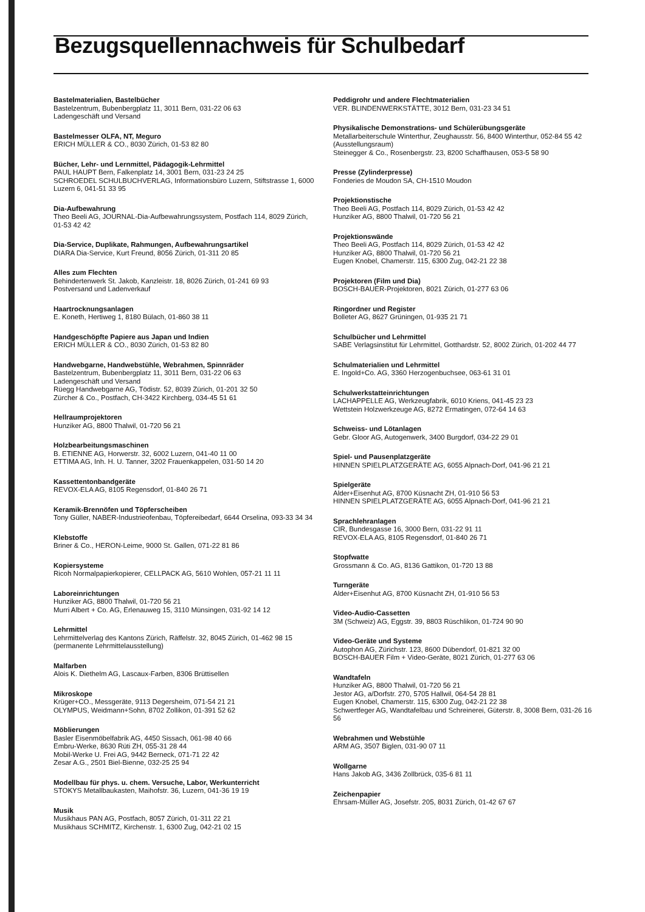Bezugsquellennachweis für Schulbedarf
Bastelmaterialien, Bastelbücher
Bastelzentrum, Bubenbergplatz 11, 3011 Bern, 031-22 06 63
Ladengeschäft und Versand
Bastelmesser OLFA, NT, Meguro
ERICH MÜLLER & CO., 8030 Zürich, 01-53 82 80
Bücher, Lehr- und Lernmittel, Pädagogik-Lehrmittel
PAUL HAUPT Bern, Falkenplatz 14, 3001 Bern, 031-23 24 25
SCHROEDEL SCHULBUCHVERLAG, Informationsbüro Luzern, Stiftstrasse 1, 6000 Luzern 6, 041-51 33 95
Dia-Aufbewahrung
Theo Beeli AG, JOURNAL-Dia-Aufbewahrungssystem, Postfach 114, 8029 Zürich, 01-53 42 42
Dia-Service, Duplikate, Rahmungen, Aufbewahrungsartikel
DIARA Dia-Service, Kurt Freund, 8056 Zürich, 01-311 20 85
Alles zum Flechten
Behindertenwerk St. Jakob, Kanzleistr. 18, 8026 Zürich, 01-241 69 93
Postversand und Ladenverkauf
Haartrocknungsanlagen
E. Koneth, Hertiweg 1, 8180 Bülach, 01-860 38 11
Handgeschöpfte Papiere aus Japan und Indien
ERICH MÜLLER & CO., 8030 Zürich, 01-53 82 80
Handwebgarne, Handwebstühle, Webrahmen, Spinnräder
Bastelzentrum, Bubenbergplatz 11, 3011 Bern, 031-22 06 63
Ladengeschäft und Versand
Rüegg Handwebgarne AG, Tödistr. 52, 8039 Zürich, 01-201 32 50
Zürcher & Co., Postfach, CH-3422 Kirchberg, 034-45 51 61
Hellraumprojektoren
Hunziker AG, 8800 Thalwil, 01-720 56 21
Holzbearbeitungsmaschinen
B. ETIENNE AG, Horwerstr. 32, 6002 Luzern, 041-40 11 00
ETTIMA AG, Inh. H. U. Tanner, 3202 Frauenkappelen, 031-50 14 20
Kassettentonbandgeräte
REVOX-ELA AG, 8105 Regensdorf, 01-840 26 71
Keramik-Brennöfen und Töpferscheiben
Tony Güller, NABER-Industrieofenbau, Töpfereibedarf, 6644 Orselina, 093-33 34 34
Klebstoffe
Briner & Co., HERON-Leime, 9000 St. Gallen, 071-22 81 86
Kopiersysteme
Ricoh Normalpapierkopierer, CELLPACK AG, 5610 Wohlen, 057-21 11 11
Laboreinrichtungen
Hunziker AG, 8800 Thalwil, 01-720 56 21
Murri Albert + Co. AG, Erlenauweg 15, 3110 Münsingen, 031-92 14 12
Lehrmittel
Lehrmittelverlag des Kantons Zürich, Räffelstr. 32, 8045 Zürich, 01-462 98 15 (permanente Lehrmittelausstellung)
Malfarben
Alois K. Diethelm AG, Lascaux-Farben, 8306 Brüttisellen
Mikroskope
Krüger+CO., Messgeräte, 9113 Degersheim, 071-54 21 21
OLYMPUS, Weidmann+Sohn, 8702 Zollikon, 01-391 52 62
Möblierungen
Basler Eisenmöbelfabrik AG, 4450 Sissach, 061-98 40 66
Embru-Werke, 8630 Rüti ZH, 055-31 28 44
Mobil-Werke U. Frei AG, 9442 Berneck, 071-71 22 42
Zesar A.G., 2501 Biel-Bienne, 032-25 25 94
Modellbau für phys. u. chem. Versuche, Labor, Werkunterricht
STOKYS Metallbaukasten, Maihofstr. 36, Luzern, 041-36 19 19
Musik
Musikhaus PAN AG, Postfach, 8057 Zürich, 01-311 22 21
Musikhaus SCHMITZ, Kirchenstr. 1, 6300 Zug, 042-21 02 15
Peddigrohr und andere Flechtmaterialien
VER. BLINDENWERKSTÄTTE, 3012 Bern, 031-23 34 51
Physikalische Demonstrations- und Schülerübungsgeräte
Metallarbeiterschule Winterthur, Zeughausstr. 56, 8400 Winterthur, 052-84 55 42 (Ausstellungsraum)
Steinegger & Co., Rosenbergstr. 23, 8200 Schaffhausen, 053-5 58 90
Presse (Zylinderpresse)
Fonderies de Moudon SA, CH-1510 Moudon
Projektionstische
Theo Beeli AG, Postfach 114, 8029 Zürich, 01-53 42 42
Hunziker AG, 8800 Thalwil, 01-720 56 21
Projektionswände
Theo Beeli AG, Postfach 114, 8029 Zürich, 01-53 42 42
Hunziker AG, 8800 Thalwil, 01-720 56 21
Eugen Knobel, Chamerstr. 115, 6300 Zug, 042-21 22 38
Projektoren (Film und Dia)
BOSCH-BAUER-Projektoren, 8021 Zürich, 01-277 63 06
Ringordner und Register
Bolleter AG, 8627 Grüningen, 01-935 21 71
Schulbücher und Lehrmittel
SABE Verlagsinstitut für Lehrmittel, Gotthardstr. 52, 8002 Zürich, 01-202 44 77
Schulmaterialien und Lehrmittel
E. Ingold+Co. AG, 3360 Herzogenbuchsee, 063-61 31 01
Schulwerkstatteinrichtungen
LACHAPPELLE AG, Werkzeugfabrik, 6010 Kriens, 041-45 23 23
Wettstein Holzwerkzeuge AG, 8272 Ermatingen, 072-64 14 63
Schweiss- und Lötanlagen
Gebr. Gloor AG, Autogenwerk, 3400 Burgdorf, 034-22 29 01
Spiel- und Pausenplatzgeräte
HINNEN SPIELPLATZGERÄTE AG, 6055 Alpnach-Dorf, 041-96 21 21
Spielgeräte
Alder+Eisenhut AG, 8700 Küsnacht ZH, 01-910 56 53
HINNEN SPIELPLATZGERÄTE AG, 6055 Alpnach-Dorf, 041-96 21 21
Sprachlehranlagen
CIR, Bundesgasse 16, 3000 Bern, 031-22 91 11
REVOX-ELA AG, 8105 Regensdorf, 01-840 26 71
Stopfwatte
Grossmann & Co. AG, 8136 Gattikon, 01-720 13 88
Turngeräte
Alder+Eisenhut AG, 8700 Küsnacht ZH, 01-910 56 53
Video-Audio-Cassetten
3M (Schweiz) AG, Eggstr. 39, 8803 Rüschlikon, 01-724 90 90
Video-Geräte und Systeme
Autophon AG, Zürichstr. 123, 8600 Dübendorf, 01-821 32 00
BOSCH-BAUER Film + Video-Geräte, 8021 Zürich, 01-277 63 06
Wandtafeln
Hunziker AG, 8800 Thalwil, 01-720 56 21
Jestor AG, a/Dorfstr. 270, 5705 Hallwil, 064-54 28 81
Eugen Knobel, Chamerstr. 115, 6300 Zug, 042-21 22 38
Schwertfeger AG, Wandtafelbau und Schreinerei, Güterstr. 8, 3008 Bern, 031-26 16 56
Webrahmen und Webstühle
ARM AG, 3507 Biglen, 031-90 07 11
Wollgarne
Hans Jakob AG, 3436 Zollbrück, 035-6 81 11
Zeichenpapier
Ehrsam-Müller AG, Josefstr. 205, 8031 Zürich, 01-42 67 67